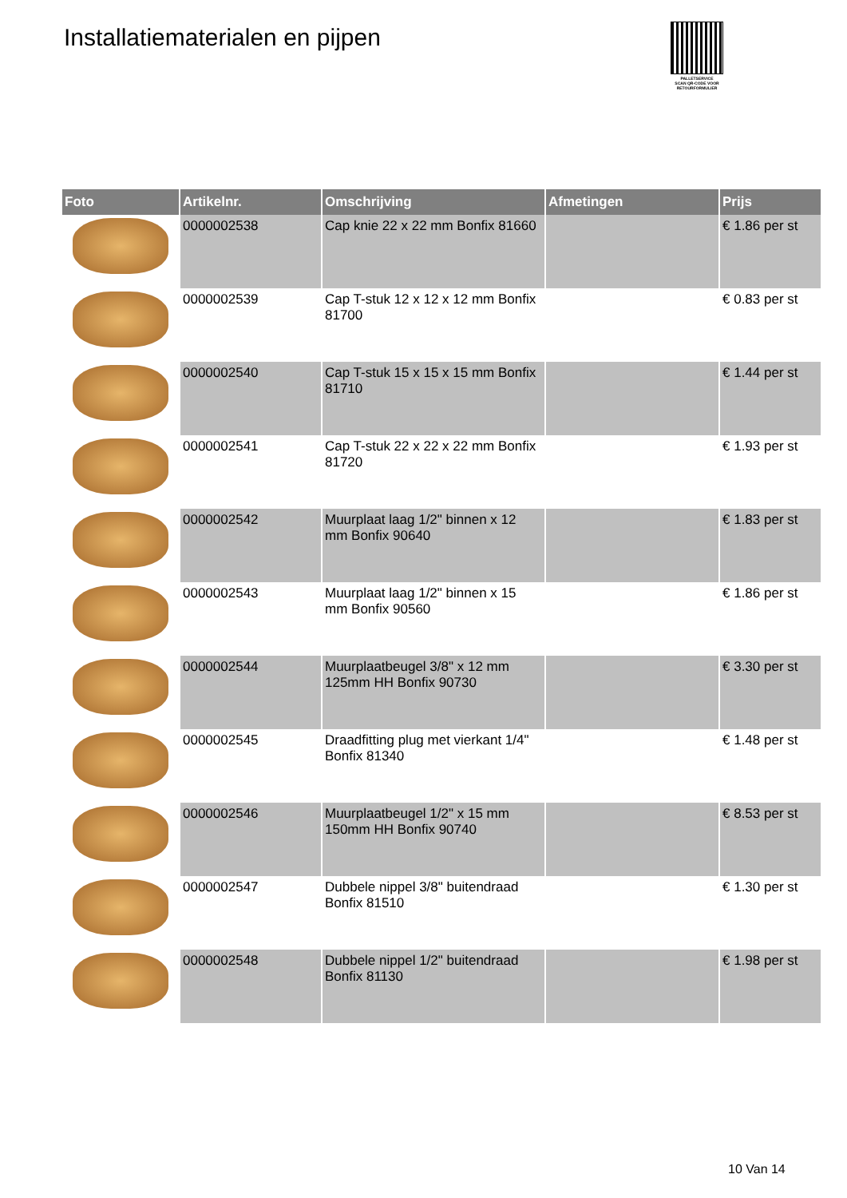Installatiematerialen en pijpen
PALLETSERVICE
SCAN QR-CODE VOOR RETOURFORMULIER
| Foto | Artikelnr. | Omschrijving | Afmetingen | Prijs |
| --- | --- | --- | --- | --- |
| | 0000002538 | Cap knie 22 x 22 mm Bonfix 81660 | | € 1.86 per st |
| | 0000002539 | Cap T-stuk 12 x 12 x 12 mm Bonfix 81700 | | € 0.83 per st |
| | 0000002540 | Cap T-stuk 15 x 15 x 15 mm Bonfix 81710 | | € 1.44 per st |
| | 0000002541 | Cap T-stuk 22 x 22 x 22 mm Bonfix 81720 | | € 1.93 per st |
| | 0000002542 | Muurplaat laag 1/2" binnen x 12 mm Bonfix 90640 | | € 1.83 per st |
| | 0000002543 | Muurplaat laag 1/2" binnen x 15 mm Bonfix 90560 | | € 1.86 per st |
| | 0000002544 | Muurplaatbeugel 3/8" x 12 mm 125mm HH Bonfix 90730 | | € 3.30 per st |
| | 0000002545 | Draadfitting plug met vierkant 1/4" Bonfix 81340 | | € 1.48 per st |
| | 0000002546 | Muurplaatbeugel 1/2" x 15 mm 150mm HH Bonfix 90740 | | € 8.53 per st |
| | 0000002547 | Dubbele nippel 3/8" buitendraad Bonfix 81510 | | € 1.30 per st |
| | 0000002548 | Dubbele nippel 1/2" buitendraad Bonfix 81130 | | € 1.98 per st |
10 Van 14